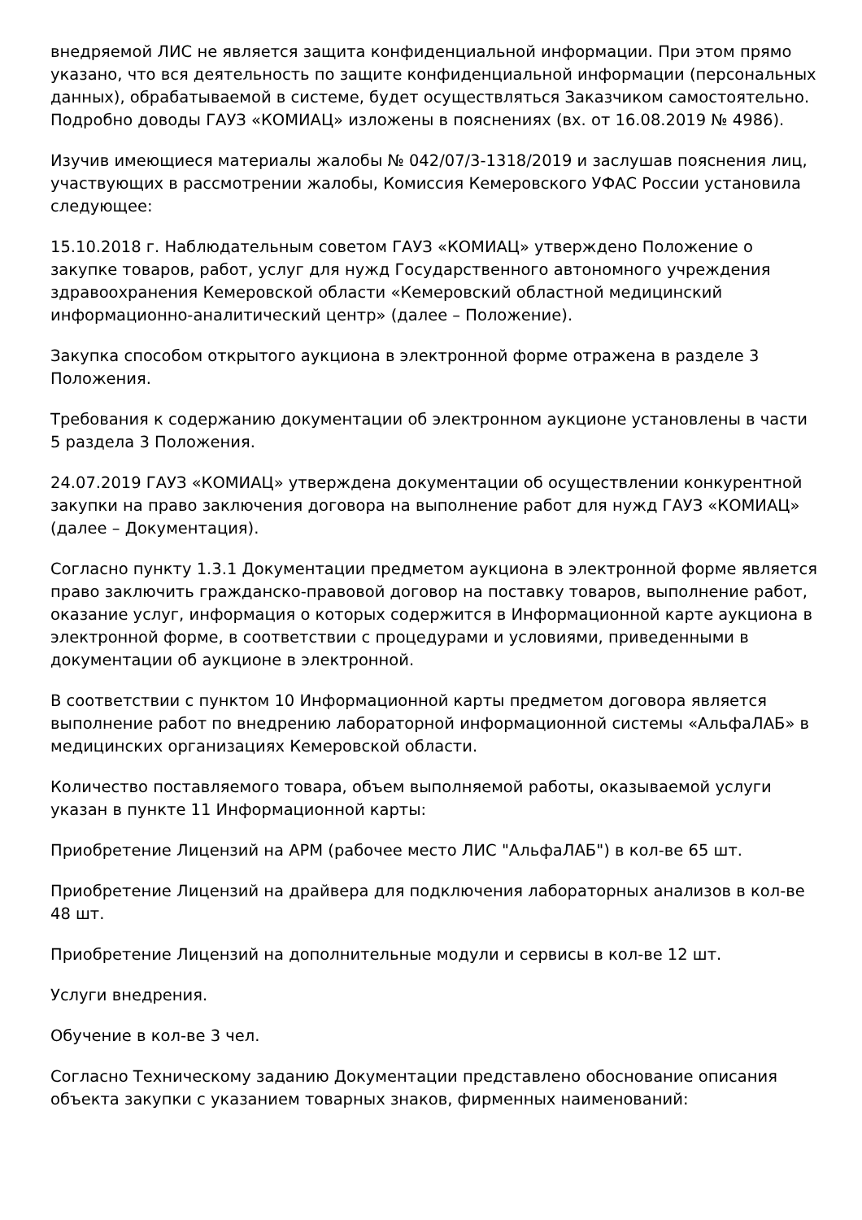внедряемой ЛИС не является защита конфиденциальной информации. При этом прямо указано, что вся деятельность по защите конфиденциальной информации (персональных данных), обрабатываемой в системе, будет осуществляться Заказчиком самостоятельно. Подробно доводы ГАУЗ «КОМИАЦ» изложены в пояснениях (вх. от 16.08.2019 № 4986).
Изучив имеющиеся материалы жалобы № 042/07/3-1318/2019 и заслушав пояснения лиц, участвующих в рассмотрении жалобы, Комиссия Кемеровского УФАС России установила следующее:
15.10.2018 г. Наблюдательным советом ГАУЗ «КОМИАЦ» утверждено Положение о закупке товаров, работ, услуг для нужд Государственного автономного учреждения здравоохранения Кемеровской области «Кемеровский областной медицинский информационно-аналитический центр» (далее – Положение).
Закупка способом открытого аукциона в электронной форме отражена в разделе 3 Положения.
Требования к содержанию документации об электронном аукционе установлены в части 5 раздела 3 Положения.
24.07.2019 ГАУЗ «КОМИАЦ» утверждена документации об осуществлении конкурентной закупки на право заключения договора на выполнение работ для нужд ГАУЗ «КОМИАЦ» (далее – Документация).
Согласно пункту 1.3.1 Документации предметом аукциона в электронной форме является право заключить гражданско-правовой договор на поставку товаров, выполнение работ, оказание услуг, информация о которых содержится в Информационной карте аукциона в электронной форме, в соответствии с процедурами и условиями, приведенными в документации об аукционе в электронной.
В соответствии с пунктом 10 Информационной карты предметом договора является выполнение работ по внедрению лабораторной информационной системы «АльфаЛАБ» в медицинских организациях Кемеровской области.
Количество поставляемого товара, объем выполняемой работы, оказываемой услуги указан в пункте 11 Информационной карты:
Приобретение Лицензий на АРМ (рабочее место ЛИС "АльфаЛАБ") в кол-ве 65 шт.
Приобретение Лицензий на драйвера для подключения лабораторных анализов в кол-ве 48 шт.
Приобретение Лицензий на дополнительные модули и сервисы в кол-ве 12 шт.
Услуги внедрения.
Обучение в кол-ве 3 чел.
Согласно Техническому заданию Документации представлено обоснование описания объекта закупки с указанием товарных знаков, фирменных наименований: